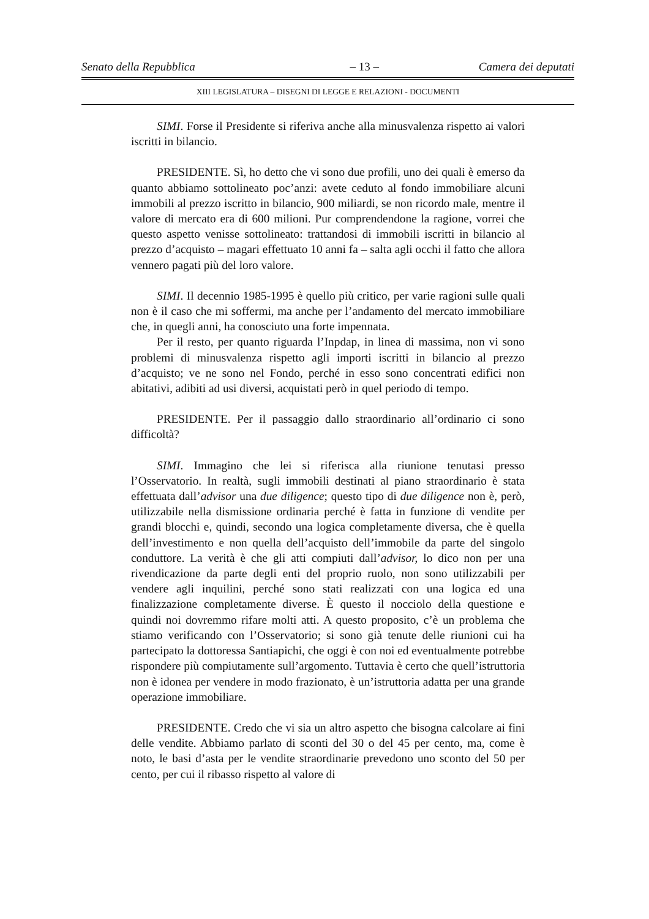Senato della Repubblica – 13 – Camera dei deputati
XIII LEGISLATURA – DISEGNI DI LEGGE E RELAZIONI - DOCUMENTI
SIMI. Forse il Presidente si riferiva anche alla minusvalenza rispetto ai valori iscritti in bilancio.
PRESIDENTE. Sì, ho detto che vi sono due profili, uno dei quali è emerso da quanto abbiamo sottolineato poc’anzi: avete ceduto al fondo immobiliare alcuni immobili al prezzo iscritto in bilancio, 900 miliardi, se non ricordo male, mentre il valore di mercato era di 600 milioni. Pur comprendendone la ragione, vorrei che questo aspetto venisse sottolineato: trattandosi di immobili iscritti in bilancio al prezzo d’acquisto – magari effettuato 10 anni fa – salta agli occhi il fatto che allora vennero pagati più del loro valore.
SIMI. Il decennio 1985-1995 è quello più critico, per varie ragioni sulle quali non è il caso che mi soffermi, ma anche per l’andamento del mercato immobiliare che, in quegli anni, ha conosciuto una forte impennata.
Per il resto, per quanto riguarda l’Inpdap, in linea di massima, non vi sono problemi di minusvalenza rispetto agli importi iscritti in bilancio al prezzo d’acquisto; ve ne sono nel Fondo, perché in esso sono concentrati edifici non abitativi, adibiti ad usi diversi, acquistati però in quel periodo di tempo.
PRESIDENTE. Per il passaggio dallo straordinario all’ordinario ci sono difficoltà?
SIMI. Immagino che lei si riferisca alla riunione tenutasi presso l’Osservatorio. In realtà, sugli immobili destinati al piano straordinario è stata effettuata dall’advisor una due diligence; questo tipo di due diligence non è, però, utilizzabile nella dismissione ordinaria perché è fatta in funzione di vendite per grandi blocchi e, quindi, secondo una logica completamente diversa, che è quella dell’investimento e non quella dell’acquisto dell’immobile da parte del singolo conduttore. La verità è che gli atti compiuti dall’advisor, lo dico non per una rivendicazione da parte degli enti del proprio ruolo, non sono utilizzabili per vendere agli inquilini, perché sono stati realizzati con una logica ed una finalizzazione completamente diverse. È questo il nocciolo della questione e quindi noi dovremmo rifare molti atti. A questo proposito, c’è un problema che stiamo verificando con l’Osservatorio; si sono già tenute delle riunioni cui ha partecipato la dottoressa Santiapichi, che oggi è con noi ed eventualmente potrebbe rispondere più compiutamente sull’argomento. Tuttavia è certo che quell’istruttoria non è idonea per vendere in modo frazionato, è un’istruttoria adatta per una grande operazione immobiliare.
PRESIDENTE. Credo che vi sia un altro aspetto che bisogna calcolare ai fini delle vendite. Abbiamo parlato di sconti del 30 o del 45 per cento, ma, come è noto, le basi d’asta per le vendite straordinarie prevedono uno sconto del 50 per cento, per cui il ribasso rispetto al valore di